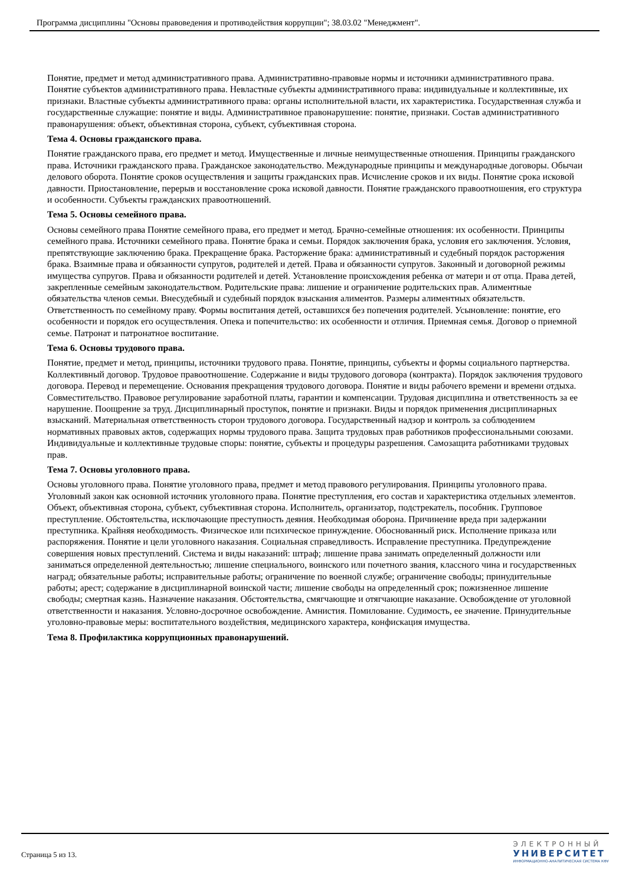Программа дисциплины "Основы правоведения и противодействия коррупции"; 38.03.02 "Менеджмент".
Понятие, предмет и метод административного права. Административно-правовые нормы и источники административного права. Понятие субъектов административного права. Невластные субъекты административного права: индивидуальные и коллективные, их признаки. Властные субъекты административного права: органы исполнительной власти, их характеристика. Государственная служба и государственные служащие: понятие и виды. Административное правонарушение: понятие, признаки. Состав административного правонарушения: объект, объективная сторона, субъект, субъективная сторона.
Тема 4. Основы гражданского права.
Понятие гражданского права, его предмет и метод. Имущественные и личные неимущественные отношения. Принципы гражданского права. Источники гражданского права. Гражданское законодательство. Международные принципы и международные договоры. Обычаи делового оборота. Понятие сроков осуществления и защиты гражданских прав. Исчисление сроков и их виды. Понятие срока исковой давности. Приостановление, перерыв и восстановление срока исковой давности. Понятие гражданского правоотношения, его структура и особенности. Субъекты гражданских правоотношений.
Тема 5. Основы семейного права.
Основы семейного права Понятие семейного права, его предмет и метод. Брачно-семейные отношения: их особенности. Принципы семейного права. Источники семейного права. Понятие брака и семьи. Порядок заключения брака, условия его заключения. Условия, препятствующие заключению брака. Прекращение брака. Расторжение брака: административный и судебный порядок расторжения брака. Взаимные права и обязанности супругов, родителей и детей. Права и обязанности супругов. Законный и договорной режимы имущества супругов. Права и обязанности родителей и детей. Установление происхождения ребенка от матери и от отца. Права детей, закрепленные семейным законодательством. Родительские права: лишение и ограничение родительских прав. Алиментные обязательства членов семьи. Внесудебный и судебный порядок взыскания алиментов. Размеры алиментных обязательств. Ответственность по семейному праву. Формы воспитания детей, оставшихся без попечения родителей. Усыновление: понятие, его особенности и порядок его осуществления. Опека и попечительство: их особенности и отличия. Приемная семья. Договор о приемной семье. Патронат и патронатное воспитание.
Тема 6. Основы трудового права.
Понятие, предмет и метод, принципы, источники трудового права. Понятие, принципы, субъекты и формы социального партнерства. Коллективный договор. Трудовое правоотношение. Содержание и виды трудового договора (контракта). Порядок заключения трудового договора. Перевод и перемещение. Основания прекращения трудового договора. Понятие и виды рабочего времени и времени отдыха. Совместительство. Правовое регулирование заработной платы, гарантии и компенсации. Трудовая дисциплина и ответственность за ее нарушение. Поощрение за труд. Дисциплинарный проступок, понятие и признаки. Виды и порядок применения дисциплинарных взысканий. Материальная ответственность сторон трудового договора. Государственный надзор и контроль за соблюдением нормативных правовых актов, содержащих нормы трудового права. Защита трудовых прав работников профессиональными союзами. Индивидуальные и коллективные трудовые споры: понятие, субъекты и процедуры разрешения. Самозащита работниками трудовых прав.
Тема 7. Основы уголовного права.
Основы уголовного права. Понятие уголовного права, предмет и метод правового регулирования. Принципы уголовного права. Уголовный закон как основной источник уголовного права. Понятие преступления, его состав и характеристика отдельных элементов. Объект, объективная сторона, субъект, субъективная сторона. Исполнитель, организатор, подстрекатель, пособник. Групповое преступление. Обстоятельства, исключающие преступность деяния. Необходимая оборона. Причинение вреда при задержании преступника. Крайняя необходимость. Физическое или психическое принуждение. Обоснованный риск. Исполнение приказа или распоряжения. Понятие и цели уголовного наказания. Социальная справедливость. Исправление преступника. Предупреждение совершения новых преступлений. Система и виды наказаний: штраф; лишение права занимать определенный должности или заниматься определенной деятельностью; лишение специального, воинского или почетного звания, классного чина и государственных наград; обязательные работы; исправительные работы; ограничение по военной службе; ограничение свободы; принудительные работы; арест; содержание в дисциплинарной воинской части; лишение свободы на определенный срок; пожизненное лишение свободы; смертная казнь. Назначение наказания. Обстоятельства, смягчающие и отягчающие наказание. Освобождение от уголовной ответственности и наказания. Условно-досрочное освобождение. Амнистия. Помилование. Судимость, ее значение. Принудительные уголовно-правовые меры: воспитательного воздействия, медицинского характера, конфискация имущества.
Тема 8. Профилактика коррупционных правонарушений.
Страница 5 из 13.
ЭЛЕКТРОННЫЙ
УНИВЕРСИТЕТ
ИНФОРМАЦИОННО-АНАЛИТИЧЕСКАЯ СИСТЕМА КФУ